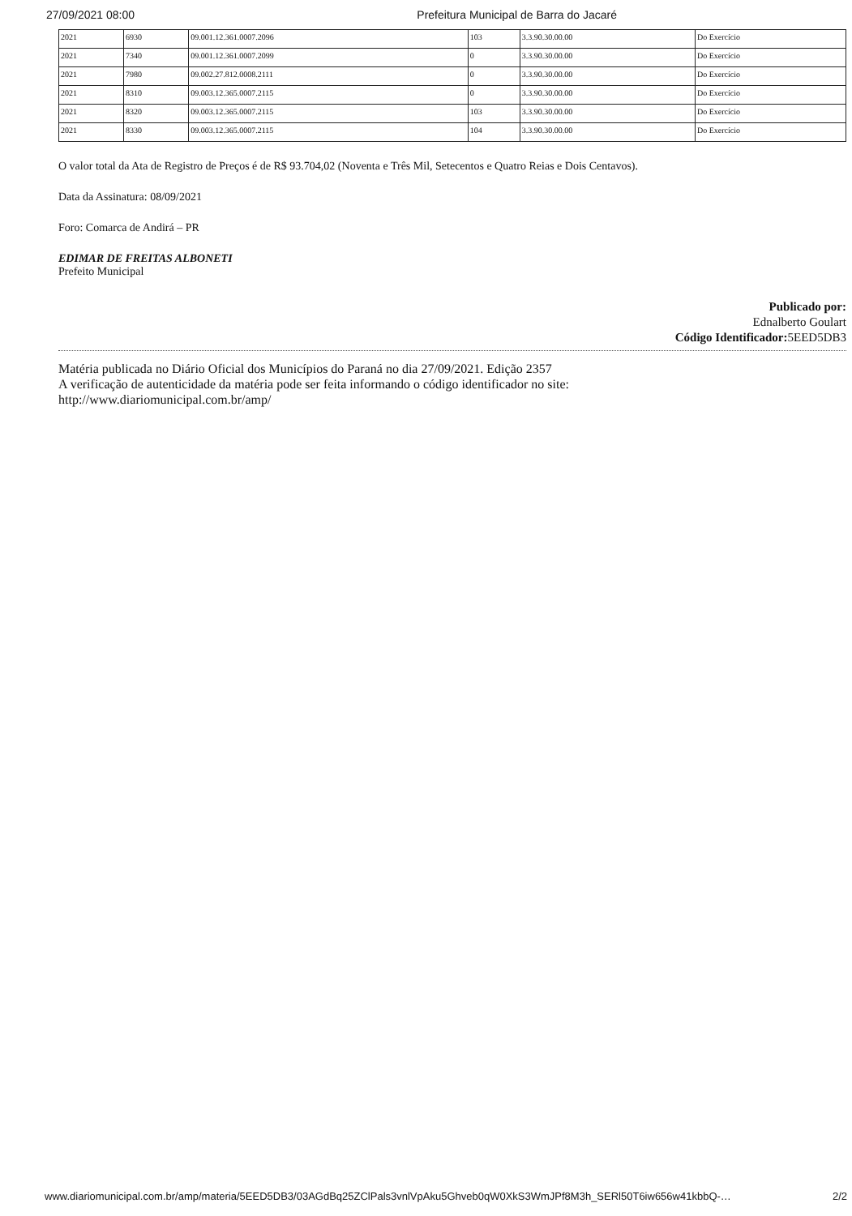27/09/2021 08:00 Prefeitura Municipal de Barra do Jacaré
| 2021 | 6930 | 09.001.12.361.0007.2096 | 103 | 3.3.90.30.00.00 | Do Exercício |
| 2021 | 7340 | 09.001.12.361.0007.2099 | 0 | 3.3.90.30.00.00 | Do Exercício |
| 2021 | 7980 | 09.002.27.812.0008.2111 | 0 | 3.3.90.30.00.00 | Do Exercício |
| 2021 | 8310 | 09.003.12.365.0007.2115 | 0 | 3.3.90.30.00.00 | Do Exercício |
| 2021 | 8320 | 09.003.12.365.0007.2115 | 103 | 3.3.90.30.00.00 | Do Exercício |
| 2021 | 8330 | 09.003.12.365.0007.2115 | 104 | 3.3.90.30.00.00 | Do Exercício |
O valor total da Ata de Registro de Preços é de R$ 93.704,02 (Noventa e Três Mil, Setecentos e Quatro Reias e Dois Centavos).
Data da Assinatura: 08/09/2021
Foro: Comarca de Andirá – PR
EDIMAR DE FREITAS ALBONETI
Prefeito Municipal
Publicado por:
Ednalberto Goulart
Código Identificador: 5EED5DB3
Matéria publicada no Diário Oficial dos Municípios do Paraná no dia 27/09/2021. Edição 2357
A verificação de autenticidade da matéria pode ser feita informando o código identificador no site:
http://www.diariomunicipal.com.br/amp/
www.diariomunicipal.com.br/amp/materia/5EED5DB3/03AGdBq25ZClPals3vnlVpAku5Ghveb0qW0XkS3WmJPf8M3h_SERl50T6iw656w41kbbQ-… 2/2